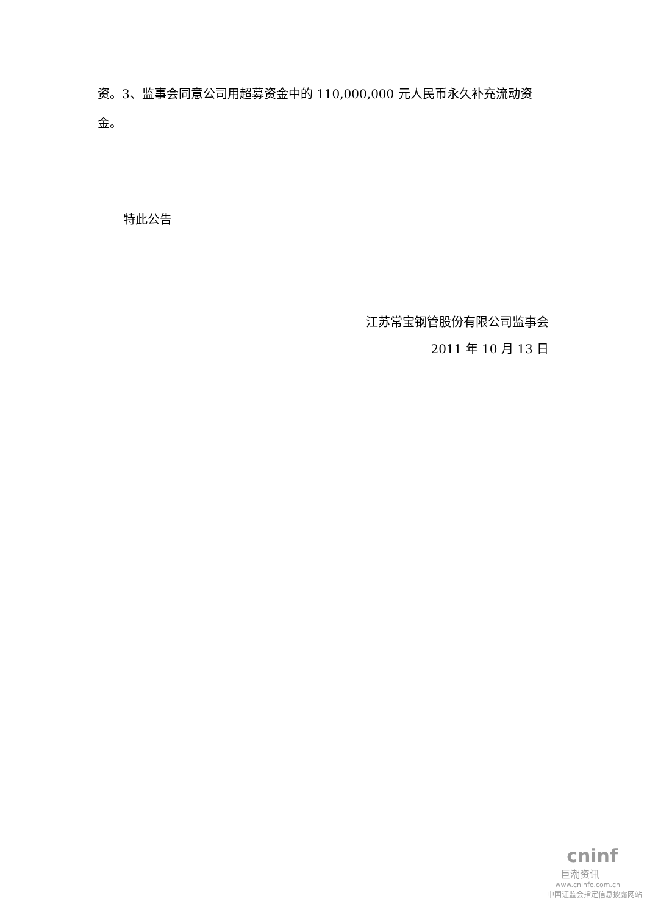资。3、监事会同意公司用超募资金中的 110,000,000 元人民币永久补充流动资金。
特此公告
江苏常宝钢管股份有限公司监事会
2011 年 10 月 13 日
cninf
巨潮资讯
www.cninfo.com.cn
中国证监会指定信息披露网站